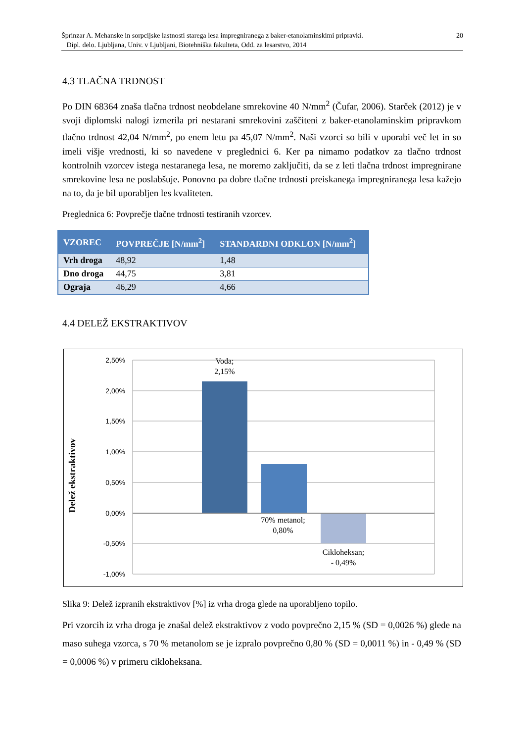20 Šprinzar A. Mehanske in sorpcijske lastnosti starega lesa impregniranega z baker-etanolaminskimi pripravki.
Dipl. delo. Ljubljana, Univ. v Ljubljani, Biotehniška fakulteta, Odd. za lesarstvo, 2014
4.3 TLAČNA TRDNOST
Po DIN 68364 znaša tlačna trdnost neobdelane smrekovine 40 N/mm<sup>2</sup> (Čufar, 2006). Starček (2012) je v svoji diplomski nalogi izmerila pri nestarani smrekovini zaščiteni z baker-etanolaminskim pripravkom tlačno trdnost 42,04 N/mm<sup>2</sup>, po enem letu pa 45,07 N/mm<sup>2</sup>. Naši vzorci so bili v uporabi več let in so imeli višje vrednosti, ki so navedene v preglednici 6. Ker pa nimamo podatkov za tlačno trdnost kontrolnih vzorcev istega nestaranega lesa, ne moremo zaključiti, da se z leti tlačna trdnost impregnirane smrekovine lesa ne poslabšuje. Ponovno pa dobre tlačne trdnosti preiskanega impregniranega lesa kažejo na to, da je bil uporabljen les kvaliteten.
Preglednica 6: Povprečje tlačne trdnosti testiranih vzorcev.
| VZOREC | POVPREČJE [N/mm<sup>2</sup>] | STANDARDNI ODKLON [N/mm<sup>2</sup>] |
| --- | --- | --- |
| Vrh droga | 48,92 | 1,48 |
| Dno droga | 44,75 | 3,81 |
| Ograja | 46,29 | 4,66 |
4.4 DELEŽ EKSTRAKTIVOV
2,50%
2,00%
1,50%
1,00%
0,50%
0,00%
-0,50%
-1,00%
Voda;
2,15%
70% metanol;
0,80%
Cikloheksan;
- 0,49%
Delež ekstraktivov
Slika 9: Delež izpranih ekstraktivov [%] iz vrha droga glede na uporabljeno topilo.
Pri vzorcih iz vrha droga je znašal delež ekstraktivov z vodo povprečno 2,15 % (SD = 0,0026 %) glede na maso suhega vzorca, s 70 % metanolom se je izpralo povprečno 0,80 % (SD = 0,0011 %) in - 0,49 % (SD = 0,0006 %) v primeru cikloheksana.